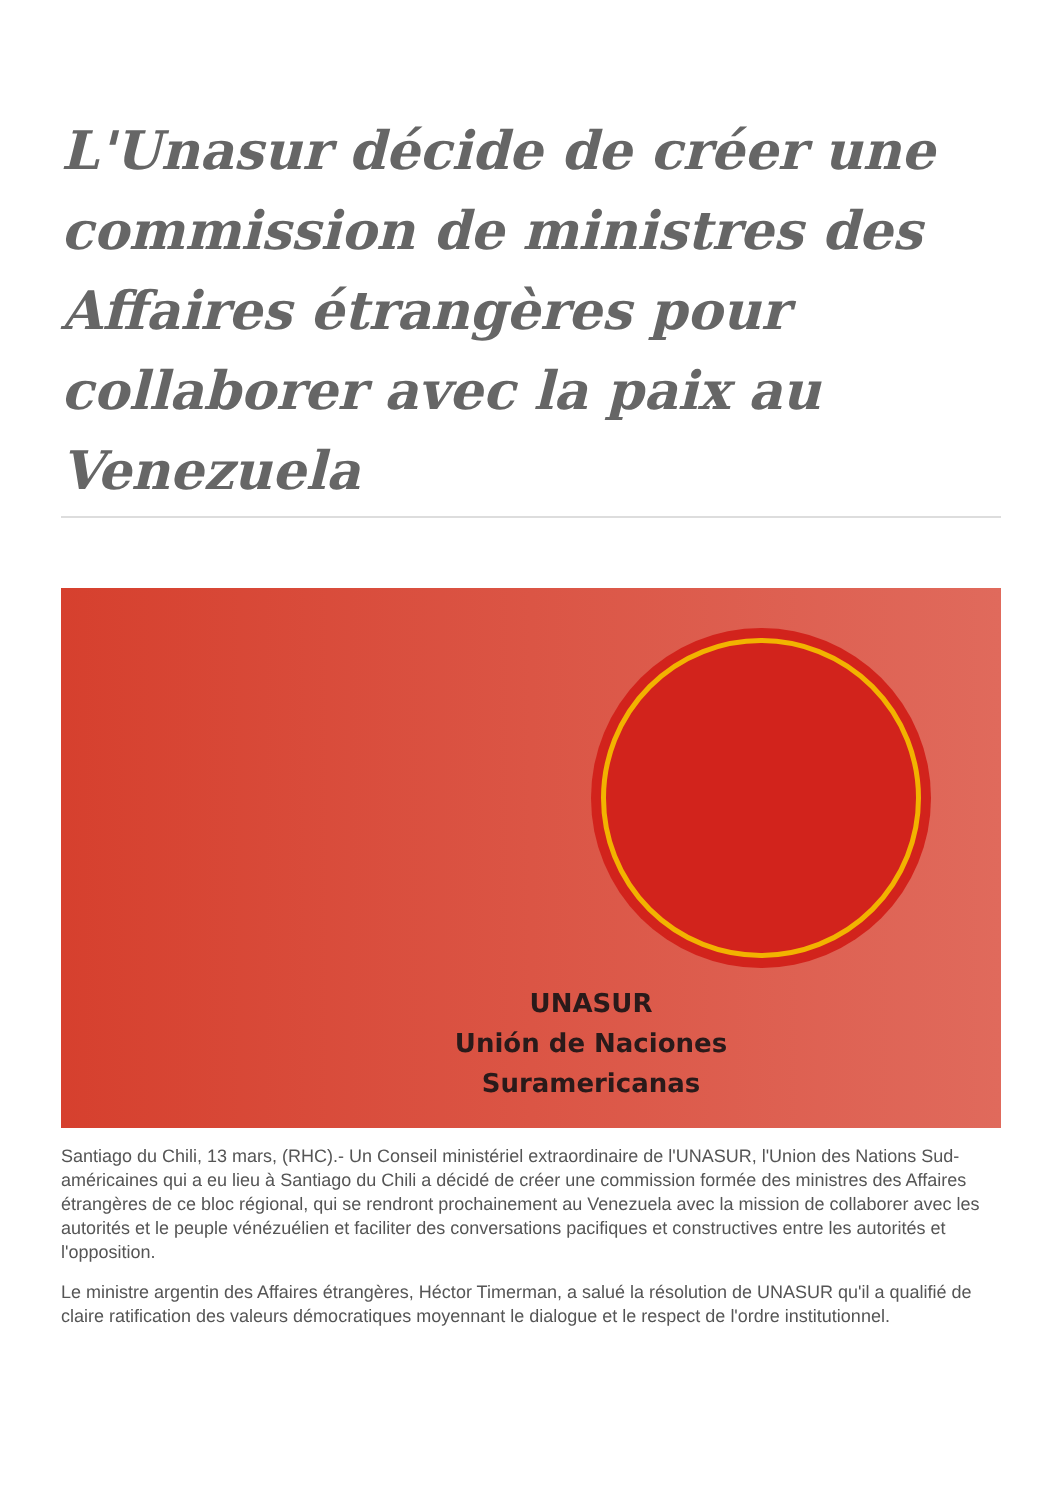L'Unasur décide de créer une commission de ministres des Affaires étrangères pour collaborer avec la paix au Venezuela
UNASUR
Unión de Naciones
Suramericanas
Santiago du Chili, 13 mars, (RHC).- Un Conseil ministériel extraordinaire de l'UNASUR, l'Union des Nations Sud-américaines qui a eu lieu à Santiago du Chili a décidé de créer une commission formée des ministres des Affaires étrangères de ce bloc régional, qui se rendront prochainement au Venezuela avec la mission de collaborer avec les autorités et le peuple vénézuélien et faciliter des conversations pacifiques et constructives entre les autorités et l'opposition.
Le ministre argentin des Affaires étrangères, Héctor Timerman, a salué la résolution de UNASUR qu'il a qualifié de claire ratification des valeurs démocratiques moyennant le dialogue et le respect de l'ordre institutionnel.